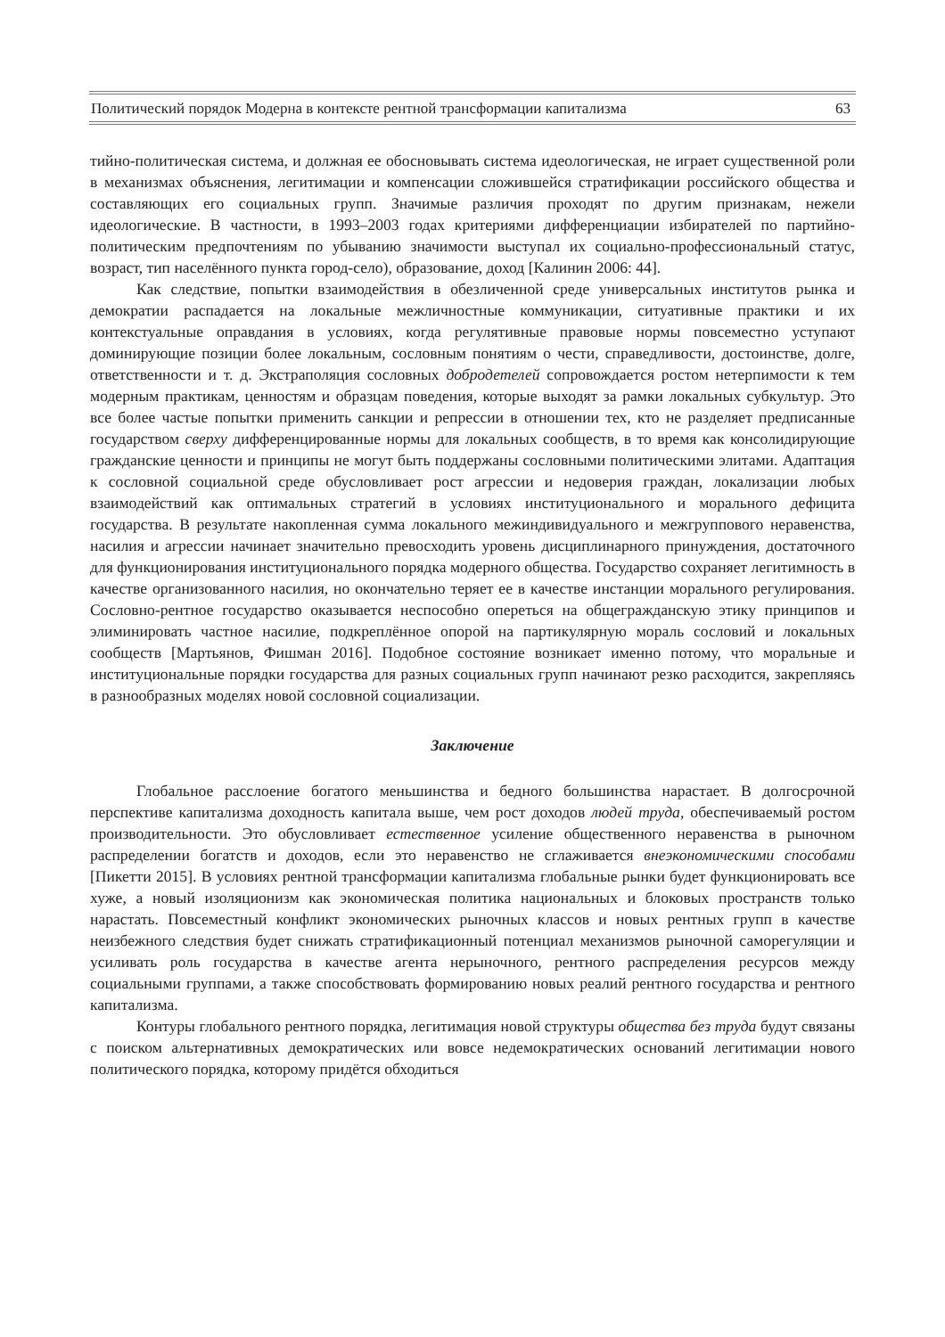Политический порядок Модерна в контексте рентной трансформации капитализма 63
тийно-политическая система, и должная ее обосновывать система идеологическая, не играет существенной роли в механизмах объяснения, легитимации и компенсации сложившейся стратификации российского общества и составляющих его социальных групп. Значимые различия проходят по другим признакам, нежели идеологические. В частности, в 1993–2003 годах критериями дифференциации избирателей по партийно-политическим предпочтениям по убыванию значимости выступал их социально-профессиональный статус, возраст, тип населённого пункта город-село), образование, доход [Калинин 2006: 44].
Как следствие, попытки взаимодействия в обезличенной среде универсальных институтов рынка и демократии распадается на локальные межличностные коммуникации, ситуативные практики и их контекстуальные оправдания в условиях, когда регулятивные правовые нормы повсеместно уступают доминирующие позиции более локальным, сословным понятиям о чести, справедливости, достоинстве, долге, ответственности и т. д. Экстраполяция сословных добродетелей сопровождается ростом нетерпимости к тем модерным практикам, ценностям и образцам поведения, которые выходят за рамки локальных субкультур. Это все более частые попытки применить санкции и репрессии в отношении тех, кто не разделяет предписанные государством сверху дифференцированные нормы для локальных сообществ, в то время как консолидирующие гражданские ценности и принципы не могут быть поддержаны сословными политическими элитами. Адаптация к сословной социальной среде обусловливает рост агрессии и недоверия граждан, локализации любых взаимодействий как оптимальных стратегий в условиях институционального и морального дефицита государства. В результате накопленная сумма локального межиндивидуального и межгруппового неравенства, насилия и агрессии начинает значительно превосходить уровень дисциплинарного принуждения, достаточного для функционирования институционального порядка модерного общества. Государство сохраняет легитимность в качестве организованного насилия, но окончательно теряет ее в качестве инстанции морального регулирования. Сословно-рентное государство оказывается неспособно опереться на общегражданскую этику принципов и элиминировать частное насилие, подкреплённое опорой на партикулярную мораль сословий и локальных сообществ [Мартьянов, Фишман 2016]. Подобное состояние возникает именно потому, что моральные и институциональные порядки государства для разных социальных групп начинают резко расходится, закрепляясь в разнообразных моделях новой сословной социализации.
Заключение
Глобальное расслоение богатого меньшинства и бедного большинства нарастает. В долгосрочной перспективе капитализма доходность капитала выше, чем рост доходов людей труда, обеспечиваемый ростом производительности. Это обусловливает естественное усиление общественного неравенства в рыночном распределении богатств и доходов, если это неравенство не сглаживается внеэкономическими способами [Пикетти 2015]. В условиях рентной трансформации капитализма глобальные рынки будет функционировать все хуже, а новый изоляционизм как экономическая политика национальных и блоковых пространств только нарастать. Повсеместный конфликт экономических рыночных классов и новых рентных групп в качестве неизбежного следствия будет снижать стратификационный потенциал механизмов рыночной саморегуляции и усиливать роль государства в качестве агента нерыночного, рентного распределения ресурсов между социальными группами, а также способствовать формированию новых реалий рентного государства и рентного капитализма.
Контуры глобального рентного порядка, легитимация новой структуры общества без труда будут связаны с поиском альтернативных демократических или вовсе недемократических оснований легитимации нового политического порядка, которому придётся обходиться